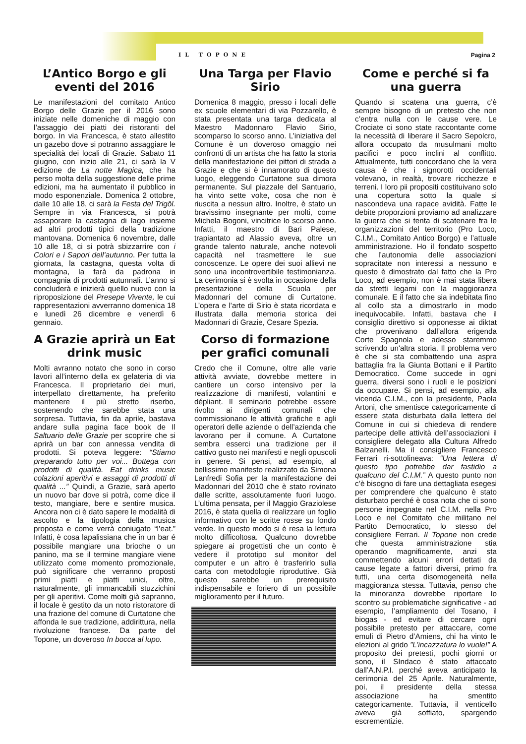IL TOPONE Pagina 2
L’Antico Borgo e gli eventi del 2016
Le manifestazioni del comitato Antico Borgo delle Grazie per il 2016 sono iniziate nelle domeniche di maggio con l’assaggio dei piatti dei ristoranti del borgo. In via Francesca, è stato allestito un gazebo dove si potranno assaggiare le specialità dei locali di Grazie. Sabato 11 giugno, con inizio alle 21, ci sarà la V edizione de La notte Magica, che ha perso molta della suggestione delle prime edizioni, ma ha aumentato il pubblico in modo esponenziale. Domenica 2 ottobre, dalle 10 alle 18, ci sarà la Festa del Trigöl. Sempre in via Francesca, si potrà assaporare la castagna di lago insieme ad altri prodotti tipici della tradizione mantovana. Domenica 6 novembre, dalle 10 alle 18, ci si potrà sbizzarrire con i Colori e i Sapori dell’autunno. Per tutta la giornata, la castagna, questa volta di montagna, la farà da padrona in compagnia di prodotti autunnali. L’anno si concluderà e inizierà quello nuovo con la riproposizione del Presepe Vivente, le cui rappresentazioni avverranno domenica 18 e lunedì 26 dicembre e venerdì 6 gennaio.
A Grazie aprirà un Eat drink music
Molti avranno notato che sono in corso lavori all’interno della ex gelateria di via Francesca. Il proprietario dei muri, interpellato direttamente, ha preferito mantenere il più stretto riserbo, sostenendo che sarebbe stata una sorpresa. Tuttavia, fin da aprile, bastava andare sulla pagina face book de Il Saltuario delle Grazie per scoprire che si aprirà un bar con annessa vendita di prodotti. Si poteva leggere: “Stiamo preparando tutto per voi... Bottega con prodotti di qualità. Eat drinks music colazioni aperitivi e assaggi di prodotti di qualità ...” Quindi, a Grazie, sarà aperto un nuovo bar dove si potrà, come dice il testo, mangiare, bere e sentire musica. Ancora non ci è dato sapere le modalità di ascolto e la tipologia della musica proposta e come verrà coniugato “l’eat.” Infatti, è cosa lapalissiana che in un bar é possibile mangiare una brioche o un panino, ma se il termine mangiare viene utilizzato come momento promozionale, può significare che verranno proposti primi piatti e piatti unici, oltre, naturalmente, gli immancabili stuzzichini per gli aperitivi. Come molti già sapranno, il locale è gestito da un noto ristoratore di una frazione del comune di Curtatone che affonda le sue tradizione, addirittura, nella rivoluzione francese. Da parte del Topone, un doveroso In bocca al lupo.
Una Targa per Flavio Sirio
Domenica 8 maggio, presso i locali delle ex scuole elementari di via Pozzarello, è stata presentata una targa dedicata al Maestro Madonnaro Flavio Sirio, scomparso lo scorso anno. L’iniziativa del Comune è un doveroso omaggio nei confronti di un artista che ha fatto la storia della manifestazione dei pittori di strada a Grazie e che si è innamorato di questo luogo, eleggendo Curtatone sua dimora permanente. Sul piazzale del Santuario, ha vinto sette volte, cosa che non è riuscita a nessun altro. Inoltre, è stato un bravissimo insegnante per molti, come Michela Bogoni, vincitrice lo scorso anno. Infatti, il maestro di Bari Palese, trapiantato ad Alassio aveva, oltre un grande talento naturale, anche notevoli capacità nel trasmettere le sue conoscenze. Le opere dei suoi allievi ne sono una incontrovertibile testimonianza. La cerimonia si è svolta in occasione della presentazione della Scuola per Madonnari del comune di Curtatone. L’opera e l’arte di Sirio è stata ricordata e illustrata dalla memoria storica dei Madonnari di Grazie, Cesare Spezia.
Corso di formazione per grafici comunali
Credo che il Comune, oltre alle varie attività avviate, dovrebbe mettere in cantiere un corso intensivo per la realizzazione di manifesti, volantini e dépliant. Il seminario potrebbe essere rivolto ai dirigenti comunali che commissionano le attività grafiche e agli operatori delle aziende o dell’azienda che lavorano per il comune. A Curtatone sembra esserci una tradizione per il cattivo gusto nei manifesti e negli opuscoli in genere. Si pensi, ad esempio, al bellissimo manifesto realizzato da Simona Lanfredi Sofia per la manifestazione dei Madonnari del 2010 che è stato rovinato dalle scritte, assolutamente fuori luogo. L’ultima pensata, per il Maggio Graziolese 2016, è stata quella di realizzare un foglio informativo con le scritte rosse su fondo verde. In questo modo si è resa la lettura molto difficoltosa. Qualcuno dovrebbe spiegare ai progettisti che un conto è vedere il prototipo sul monitor del computer e un altro è trasferirlo sulla carta con metodologie riproduttive. Già questo sarebbe un prerequisito indispensabile e foriero di un possibile miglioramento per il futuro.
Come e perché si fa una guerra
Quando si scatena una guerra, c’è sempre bisogno di un pretesto che non c’entra nulla con le cause vere. Le Crociate ci sono state raccontante come la necessità di liberare il Sacro Sepolcro, allora occupato da musulmani molto pacifici e poco inclini al conflitto. Attualmente, tutti concordano che la vera causa è che i signorotti occidentali volevano, in realtà, trovare ricchezze e terreni. I loro pii propositi costituivano solo una copertura sotto la quale si nascondeva una rapace avidità. Fatte le debite proporzioni proviamo ad analizzare la guerra che si tenta di scatenare fra le organizzazioni del territorio (Pro Loco, C.I.M., Comitato Antico Borgo) e l’attuale amministrazione. Ho il fondato sospetto che l’autonomia delle associazioni sopracitate non interessi a nessuno e questo è dimostrato dal fatto che la Pro Loco, ad esempio, non è mai stata libera da stretti legami con la maggioranza comunale. E il fatto che sia indebitata fino al collo sta a dimostrarlo in modo inequivocabile. Infatti, bastava che il consiglio direttivo si opponesse ai diktat che provenivano dall’allora erigenda Corte Spagnola e adesso staremmo scrivendo un'altra storia. Il problema vero è che si sta combattendo una aspra battaglia fra la Giunta Bottani e il Partito Democratico. Come succede in ogni guerra, diversi sono i ruoli e le posizioni da occupare. Si pensi, ad esempio, alla vicenda C.I.M., con la presidente, Paola Artoni, che smentisce categoricamente di essere stata disturbata dalla lettera del Comune in cui si chiedeva di rendere partecipe delle attività dell’associazioni il consigliere delegato alla Cultura Alfredo Balzanelli. Ma il consigliere Francesco Ferrari ri-sottolineava: “Una lettera di questo tipo potrebbe dar fastidio a qualcuno del C.I.M.” A questo punto non c’è bisogno di fare una dettagliata esegesi per comprendere che qualcuno è stato disturbato perché è cosa nota che ci sono persone impegnate nel C.I.M. nella Pro Loco e nel Comitato che militano nel Partito Democratico, lo stesso del consigliere Ferrari. Il Topone non crede che questa amministrazione stia operando magnificamente, anzi sta commettendo alcuni errori dettati da cause legate a fattori diversi, primo fra tutti, una certa disomogeneità nella maggioranza stessa. Tuttavia, penso che la minoranza dovrebbe riportare lo scontro su problematiche significative - ad esempio, l’ampliamento del Tosano, il biogas - ed evitare di cercare ogni possibile pretesto per attaccare, come emuli di Pietro d’Amiens, chi ha vinto le elezioni al grido ”L’incazzatura lo vuole!” A proposito dei pretesti, pochi giorni or sono, il SIndaco è stato attaccato dall’A.N.P.I. perché aveva anticipato la cerimonia del 25 Aprile. Naturalmente, poi, il presidente della stessa associazione ha smentito categoricamente. Tuttavia, il venticello aveva già soffiato, spargendo escrementizie.